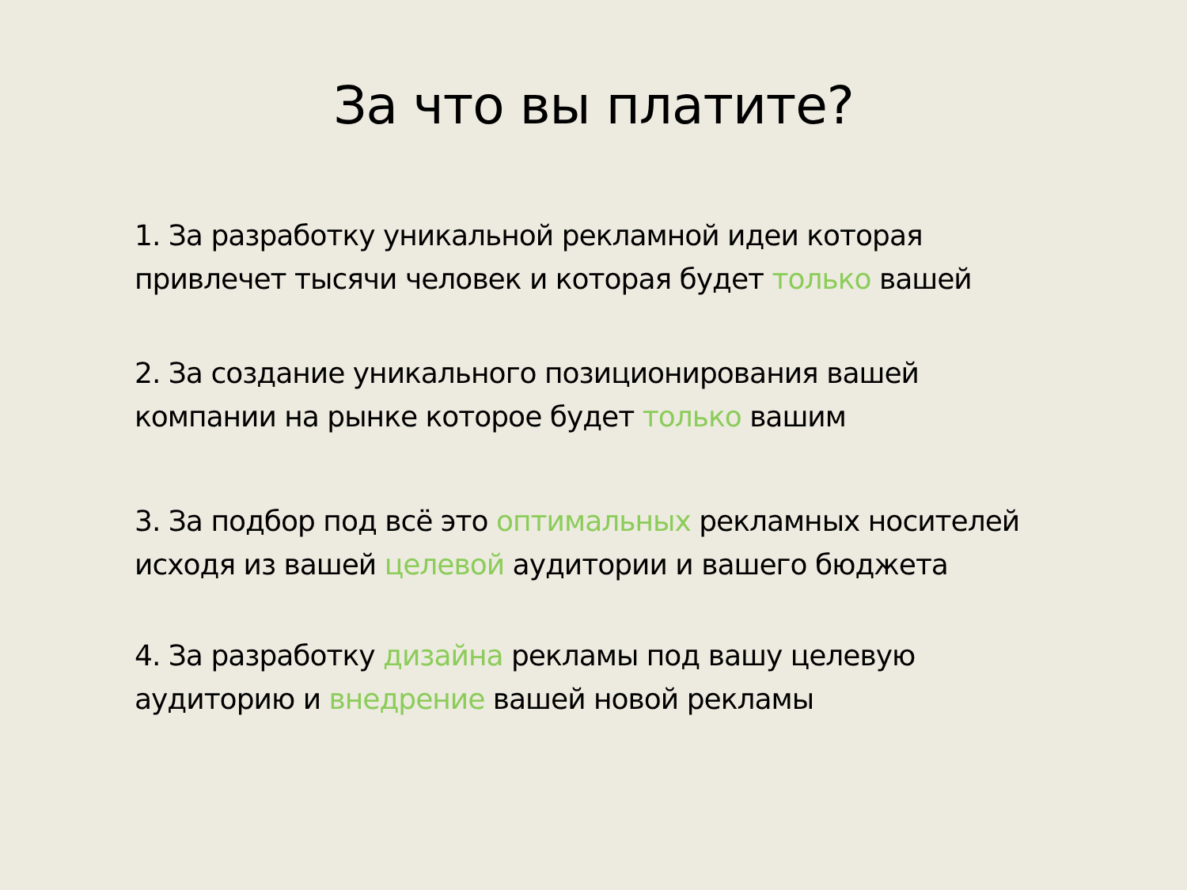За что вы платите?
1. За разработку уникальной рекламной идеи которая привлечет тысячи человек и которая будет только вашей
2. За создание уникального позиционирования вашей компании на рынке которое будет только вашим
3. За подбор под всё это оптимальных рекламных носителей исходя из вашей целевой аудитории и вашего бюджета
4. За разработку дизайна рекламы под вашу целевую аудиторию и внедрение вашей новой рекламы